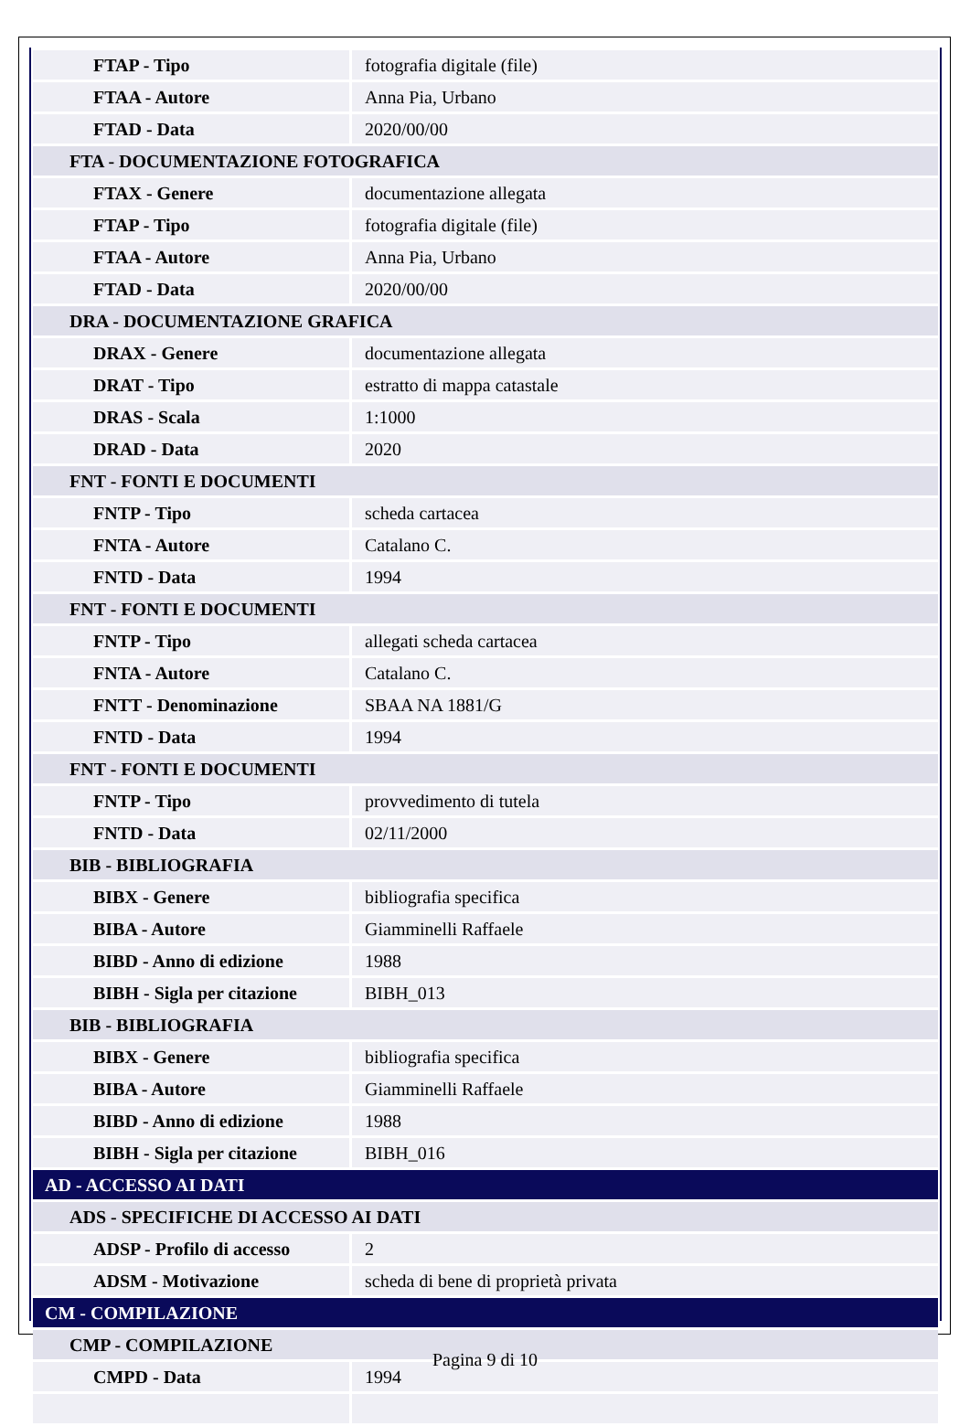| FTAP - Tipo | fotografia digitale (file) |
| FTAA - Autore | Anna Pia, Urbano |
| FTAD - Data | 2020/00/00 |
| FTA - DOCUMENTAZIONE FOTOGRAFICA | |
| FTAX - Genere | documentazione allegata |
| FTAP - Tipo | fotografia digitale (file) |
| FTAA - Autore | Anna Pia, Urbano |
| FTAD - Data | 2020/00/00 |
| DRA - DOCUMENTAZIONE GRAFICA | |
| DRAX - Genere | documentazione allegata |
| DRAT - Tipo | estratto di mappa catastale |
| DRAS - Scala | 1:1000 |
| DRAD - Data | 2020 |
| FNT - FONTI E DOCUMENTI | |
| FNTP - Tipo | scheda cartacea |
| FNTA - Autore | Catalano C. |
| FNTD - Data | 1994 |
| FNT - FONTI E DOCUMENTI | |
| FNTP - Tipo | allegati scheda cartacea |
| FNTA - Autore | Catalano C. |
| FNTT - Denominazione | SBAA NA 1881/G |
| FNTD - Data | 1994 |
| FNT - FONTI E DOCUMENTI | |
| FNTP - Tipo | provvedimento di tutela |
| FNTD - Data | 02/11/2000 |
| BIB - BIBLIOGRAFIA | |
| BIBX - Genere | bibliografia specifica |
| BIBA - Autore | Giamminelli Raffaele |
| BIBD - Anno di edizione | 1988 |
| BIBH - Sigla per citazione | BIBH_013 |
| BIB - BIBLIOGRAFIA | |
| BIBX - Genere | bibliografia specifica |
| BIBA - Autore | Giamminelli Raffaele |
| BIBD - Anno di edizione | 1988 |
| BIBH - Sigla per citazione | BIBH_016 |
| AD - ACCESSO AI DATI | |
| ADS - SPECIFICHE DI ACCESSO AI DATI | |
| ADSP - Profilo di accesso | 2 |
| ADSM - Motivazione | scheda di bene di proprietà privata |
| CM - COMPILAZIONE | |
| CMP - COMPILAZIONE | |
| CMPD - Data | 1994 |
Pagina 9 di 10